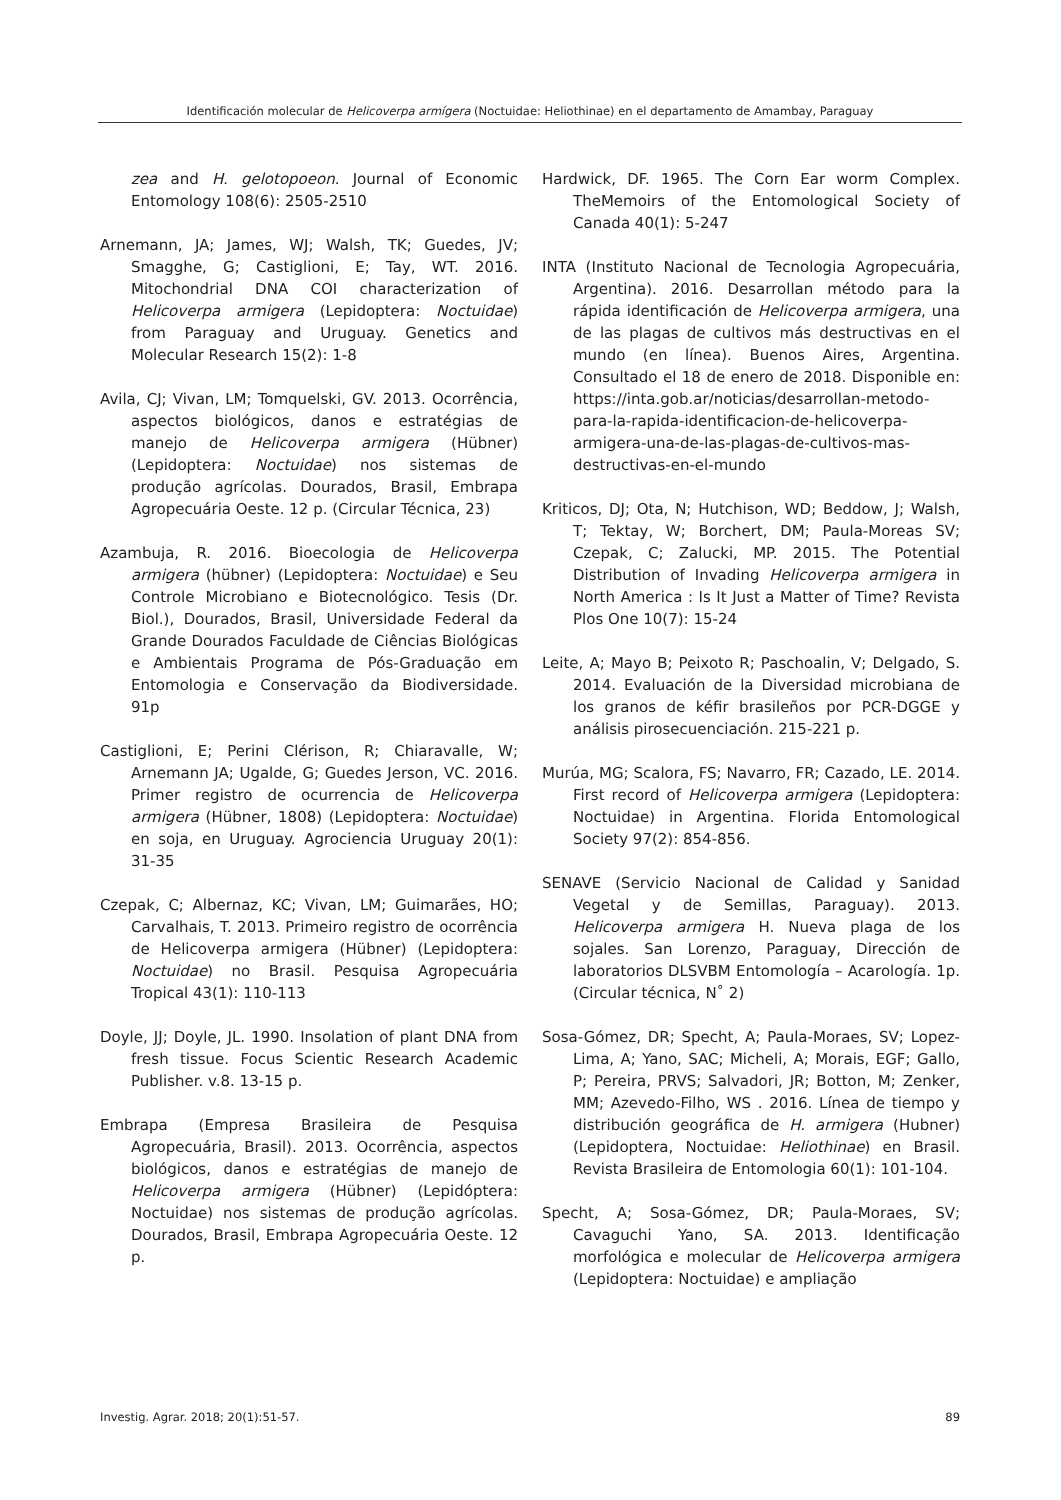Identificación molecular de Helicoverpa armígera (Noctuidae: Heliothinae) en el departamento de Amambay, Paraguay
zea and H. gelotopoeon. Journal of Economic Entomology 108(6): 2505-2510
Arnemann, JA; James, WJ; Walsh, TK; Guedes, JV; Smagghe, G; Castiglioni, E; Tay, WT. 2016. Mitochondrial DNA COI characterization of Helicoverpa armigera (Lepidoptera: Noctuidae) from Paraguay and Uruguay. Genetics and Molecular Research 15(2): 1-8
Avila, CJ; Vivan, LM; Tomquelski, GV. 2013. Ocorrência, aspectos biológicos, danos e estratégias de manejo de Helicoverpa armigera (Hübner) (Lepidoptera: Noctuidae) nos sistemas de produção agrícolas. Dourados, Brasil, Embrapa Agropecuária Oeste. 12 p. (Circular Técnica, 23)
Azambuja, R. 2016. Bioecologia de Helicoverpa armigera (hübner) (Lepidoptera: Noctuidae) e Seu Controle Microbiano e Biotecnológico. Tesis (Dr. Biol.), Dourados, Brasil, Universidade Federal da Grande Dourados Faculdade de Ciências Biológicas e Ambientais Programa de Pós-Graduação em Entomologia e Conservação da Biodiversidade. 91p
Castiglioni, E; Perini Clérison, R; Chiaravalle, W; Arnemann JA; Ugalde, G; Guedes Jerson, VC. 2016. Primer registro de ocurrencia de Helicoverpa armigera (Hübner, 1808) (Lepidoptera: Noctuidae) en soja, en Uruguay. Agrociencia Uruguay 20(1): 31-35
Czepak, C; Albernaz, KC; Vivan, LM; Guimarães, HO; Carvalhais, T. 2013. Primeiro registro de ocorrência de Helicoverpa armigera (Hübner) (Lepidoptera: Noctuidae) no Brasil. Pesquisa Agropecuária Tropical 43(1): 110-113
Doyle, JJ; Doyle, JL. 1990. Insolation of plant DNA from fresh tissue. Focus Scientic Research Academic Publisher. v.8. 13-15 p.
Embrapa (Empresa Brasileira de Pesquisa Agropecuária, Brasil). 2013. Ocorrência, aspectos biológicos, danos e estratégias de manejo de Helicoverpa armigera (Hübner) (Lepidóptera: Noctuidae) nos sistemas de produção agrícolas. Dourados, Brasil, Embrapa Agropecuária Oeste. 12 p.
Hardwick, DF. 1965. The Corn Ear worm Complex. TheMemoirs of the Entomological Society of Canada 40(1): 5-247
INTA (Instituto Nacional de Tecnologia Agropecuária, Argentina). 2016. Desarrollan método para la rápida identificación de Helicoverpa armigera, una de las plagas de cultivos más destructivas en el mundo (en línea). Buenos Aires, Argentina. Consultado el 18 de enero de 2018. Disponible en: https://inta.gob.ar/noticias/desarrollan-metodo-para-la-rapida-identificacion-de-helicoverpa-armigera-una-de-las-plagas-de-cultivos-mas-destructivas-en-el-mundo
Kriticos, DJ; Ota, N; Hutchison, WD; Beddow, J; Walsh, T; Tektay, W; Borchert, DM; Paula-Moreas SV; Czepak, C; Zalucki, MP. 2015. The Potential Distribution of Invading Helicoverpa armigera in North America : Is It Just a Matter of Time? Revista Plos One 10(7): 15-24
Leite, A; Mayo B; Peixoto R; Paschoalin, V; Delgado, S. 2014. Evaluación de la Diversidad microbiana de los granos de kéfir brasileños por PCR-DGGE y análisis pirosecuenciación. 215-221 p.
Murúa, MG; Scalora, FS; Navarro, FR; Cazado, LE. 2014. First record of Helicoverpa armigera (Lepidoptera: Noctuidae) in Argentina. Florida Entomological Society 97(2): 854-856.
SENAVE (Servicio Nacional de Calidad y Sanidad Vegetal y de Semillas, Paraguay). 2013. Helicoverpa armigera H. Nueva plaga de los sojales. San Lorenzo, Paraguay, Dirección de laboratorios DLSVBM Entomología – Acarología. 1p. (Circular técnica, N˚ 2)
Sosa-Gómez, DR; Specht, A; Paula-Moraes, SV; Lopez-Lima, A; Yano, SAC; Micheli, A; Morais, EGF; Gallo, P; Pereira, PRVS; Salvadori, JR; Botton, M; Zenker, MM; Azevedo-Filho, WS . 2016. Línea de tiempo y distribución geográfica de H. armigera (Hubner) (Lepidoptera, Noctuidae: Heliothinae) en Brasil. Revista Brasileira de Entomologia 60(1): 101-104.
Specht, A; Sosa-Gómez, DR; Paula-Moraes, SV; Cavaguchi Yano, SA. 2013. Identificação morfológica e molecular de Helicoverpa armigera (Lepidoptera: Noctuidae) e ampliação
Investig. Agrar. 2018; 20(1):51-57. 89